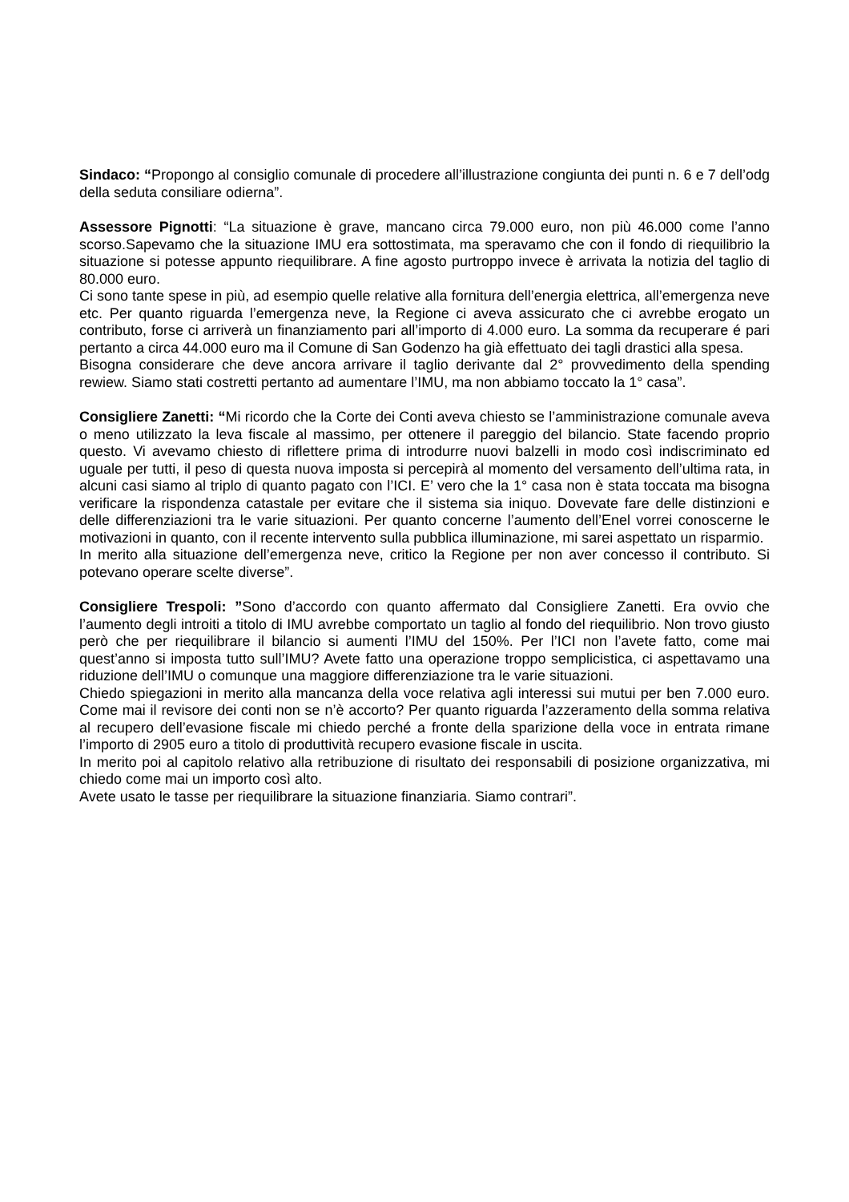Sindaco: “Propongo al consiglio comunale di procedere all’illustrazione congiunta dei punti n. 6 e 7 dell’odg della seduta consiliare odierna”.
Assessore Pignotti: “La situazione è grave, mancano circa 79.000 euro, non più 46.000 come l’anno scorso.Sapevamo che la situazione IMU era sottostimata, ma speravamo che con il fondo di riequilibrio la situazione si potesse appunto riequilibrare. A fine agosto purtroppo invece è arrivata la notizia del taglio di 80.000 euro.
Ci sono tante spese in più, ad esempio quelle relative alla fornitura dell’energia elettrica, all’emergenza neve etc. Per quanto riguarda l’emergenza neve, la Regione ci aveva assicurato che ci avrebbe erogato un contributo, forse ci arriverà un finanziamento pari all’importo di 4.000 euro. La somma da recuperare é pari pertanto a circa 44.000 euro ma il Comune di San Godenzo ha già effettuato dei tagli drastici alla spesa.
Bisogna considerare che deve ancora arrivare il taglio derivante dal 2° provvedimento della spending rewiew. Siamo stati costretti pertanto ad aumentare l’IMU, ma non abbiamo toccato la 1° casa”.
Consigliere Zanetti: “Mi ricordo che la Corte dei Conti aveva chiesto se l’amministrazione comunale aveva o meno utilizzato la leva fiscale al massimo, per ottenere il pareggio del bilancio. State facendo proprio questo. Vi avevamo chiesto di riflettere prima di introdurre nuovi balzelli in modo così indiscriminato ed uguale per tutti, il peso di questa nuova imposta si percepirà al momento del versamento dell’ultima rata, in alcuni casi siamo al triplo di quanto pagato con l’ICI. E’ vero che la 1° casa non è stata toccata ma bisogna verificare la rispondenza catastale per evitare che il sistema sia iniquo. Dovevate fare delle distinzioni e delle differenziazioni tra le varie situazioni. Per quanto concerne l’aumento dell’Enel vorrei conoscerne le motivazioni in quanto, con il recente intervento sulla pubblica illuminazione, mi sarei aspettato un risparmio.
In merito alla situazione dell’emergenza neve, critico la Regione per non aver concesso il contributo. Si potevano operare scelte diverse”.
Consigliere Trespoli: ”Sono d’accordo con quanto affermato dal Consigliere Zanetti. Era ovvio che l’aumento degli introiti a titolo di IMU avrebbe comportato un taglio al fondo del riequilibrio. Non trovo giusto però che per riequilibrare il bilancio si aumenti l’IMU del 150%. Per l’ICI non l’avete fatto, come mai quest’anno si imposta tutto sull’IMU? Avete fatto una operazione troppo semplicistica, ci aspettavamo una riduzione dell’IMU o comunque una maggiore differenziazione tra le varie situazioni.
Chiedo spiegazioni in merito alla mancanza della voce relativa agli interessi sui mutui per ben 7.000 euro. Come mai il revisore dei conti non se n’è accorto? Per quanto riguarda l’azzeramento della somma relativa al recupero dell’evasione fiscale mi chiedo perché a fronte della sparizione della voce in entrata rimane l’importo di 2905 euro a titolo di produttività recupero evasione fiscale in uscita.
In merito poi al capitolo relativo alla retribuzione di risultato dei responsabili di posizione organizzativa, mi chiedo come mai un importo così alto.
Avete usato le tasse per riequilibrare la situazione finanziaria. Siamo contrari”.